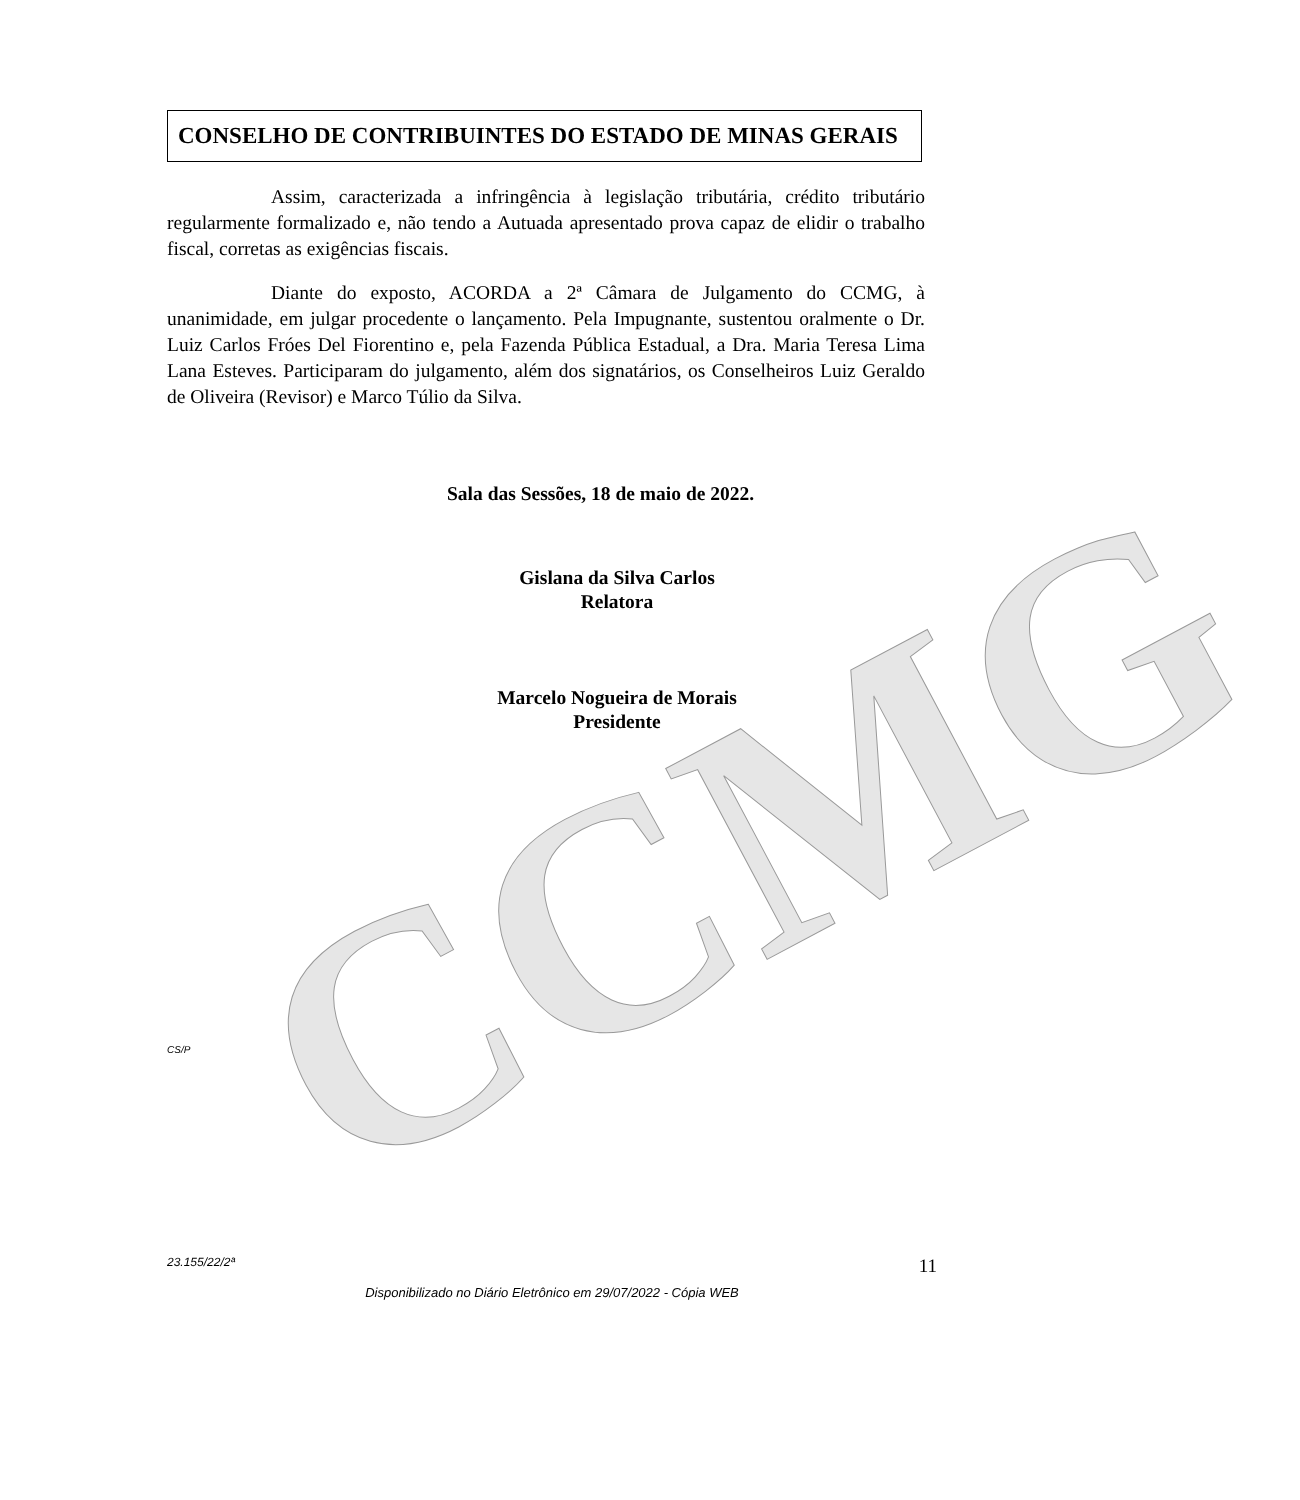CCMG
CONSELHO DE CONTRIBUINTES DO ESTADO DE MINAS GERAIS
Assim, caracterizada a infringência à legislação tributária, crédito tributário regularmente formalizado e, não tendo a Autuada apresentado prova capaz de elidir o trabalho fiscal, corretas as exigências fiscais.
Diante do exposto, ACORDA a 2ª Câmara de Julgamento do CCMG, à unanimidade, em julgar procedente o lançamento. Pela Impugnante, sustentou oralmente o Dr. Luiz Carlos Fróes Del Fiorentino e, pela Fazenda Pública Estadual, a Dra. Maria Teresa Lima Lana Esteves. Participaram do julgamento, além dos signatários, os Conselheiros Luiz Geraldo de Oliveira (Revisor) e Marco Túlio da Silva.
Sala das Sessões, 18 de maio de 2022.
Gislana da Silva Carlos
Relatora
Marcelo Nogueira de Morais
Presidente
CS/P
23.155/22/2ª 11
Disponibilizado no Diário Eletrônico em 29/07/2022 - Cópia WEB